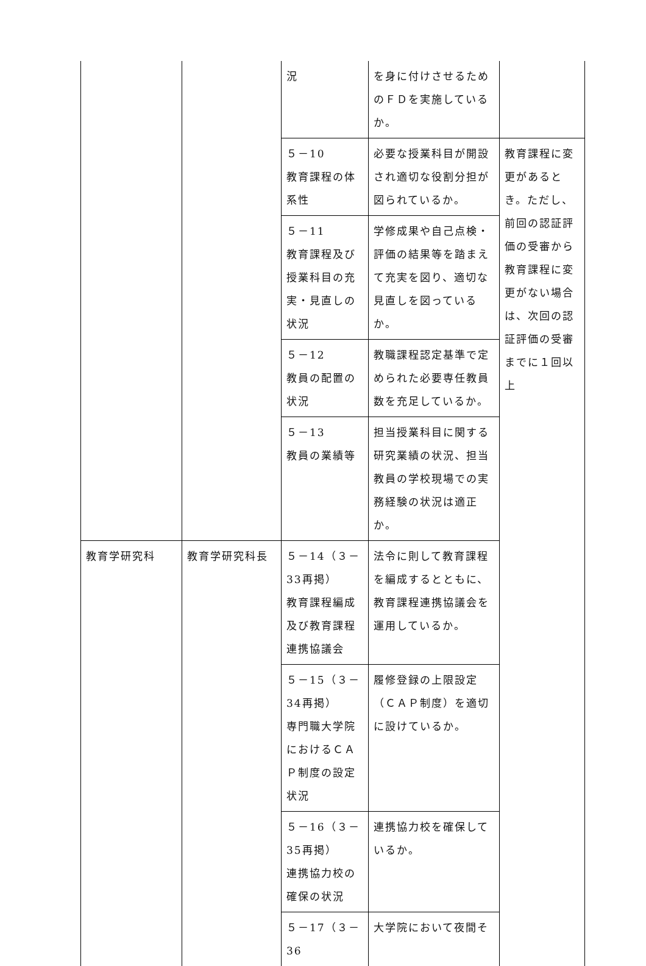| | | 況 | を身に付けさせるためのＦＤを実施しているか。 | |
| | | ５－10 教育課程の体系性 | 必要な授業科目が開設され適切な役割分担が図られているか。 | 教育課程に変更があるとき。ただし、前回の認証評価の受審から教育課程に変更がない場合は、次回の認証評価の受審までに１回以上 |
| | | ５－11 教育課程及び授業科目の充実・見直しの状況 | 学修成果や自己点検・評価の結果等を踏まえて充実を図り、適切な見直しを図っているか。 | |
| | | ５－12 教員の配置の状況 | 教職課程認定基準で定められた必要専任教員数を充足しているか。 | |
| | | ５－13 教員の業績等 | 担当授業科目に関する研究業績の状況、担当教員の学校現場での実務経験の状況は適正か。 | |
| 教育学研究科 | 教育学研究科長 | ５－14（３－33再掲） 教育課程編成及び教育課程連携協議会 | 法令に則して教育課程を編成するとともに、教育課程連携協議会を運用しているか。 | |
| | | ５－15（３－34再掲） 専門職大学院におけるＣＡＰ制度の設定状況 | 履修登録の上限設定（ＣＡＰ制度）を適切に設けているか。 | |
| | | ５－16（３－35再掲） 連携協力校の確保の状況 | 連携協力校を確保しているか。 | |
| | | ５－17（３－36 | 大学院において夜間そ | |